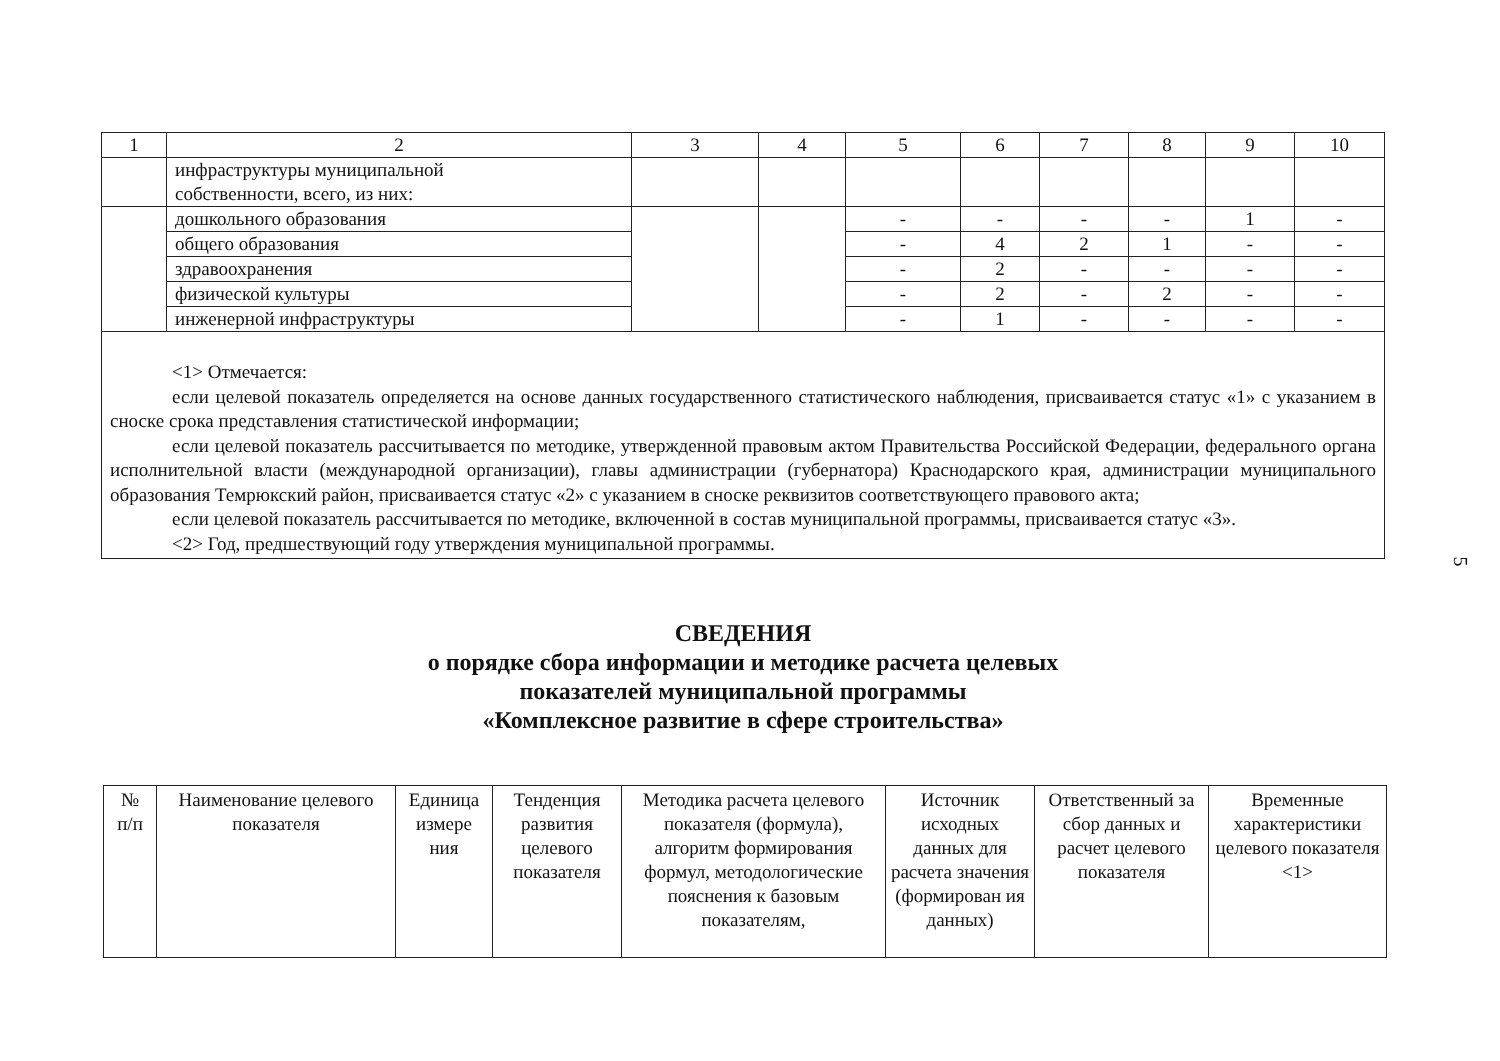| 1 | 2 | 3 | 4 | 5 | 6 | 7 | 8 | 9 | 10 |
| | инфраструктуры муниципальной собственности, всего, из них: | | | | | | | | |
| | дошкольного образования | | | - | - | - | - | 1 | - |
| | общего образования | | | - | 4 | 2 | 1 | - | - |
| | здравоохранения | | | - | 2 | - | - | - | - |
| | физической культуры | | | - | 2 | - | 2 | - | - |
| | инженерной инфраструктуры | | | - | 1 | - | - | - | - |
<1> Отмечается:
если целевой показатель определяется на основе данных государственного статистического наблюдения, присваивается статус «1» с указанием в сноске срока представления статистической информации;
если целевой показатель рассчитывается по методике, утвержденной правовым актом Правительства Российской Федерации, федерального органа исполнительной власти (международной организации), главы администрации (губернатора) Краснодарского края, администрации муниципального образования Темрюкский район, присваивается статус «2» с указанием в сноске реквизитов соответствующего правового акта;
если целевой показатель рассчитывается по методике, включенной в состав муниципальной программы, присваивается статус «3».
<2> Год, предшествующий году утверждения муниципальной программы.
СВЕДЕНИЯ
о порядке сбора информации и методике расчета целевых
показателей муниципальной программы
«Комплексное развитие в сфере строительства»
| № п/п | Наименование целевого показателя | Единица измере ния | Тенденция развития целевого показателя | Методика расчета целевого показателя (формула), алгоритм формирования формул, методологические пояснения к базовым показателям, | Источник исходных данных для расчета значения (формирован ия данных) | Ответственный за сбор данных и расчет целевого показателя | Временные характеристики целевого показателя <1> |
| --- | --- | --- | --- | --- | --- | --- | --- |
5